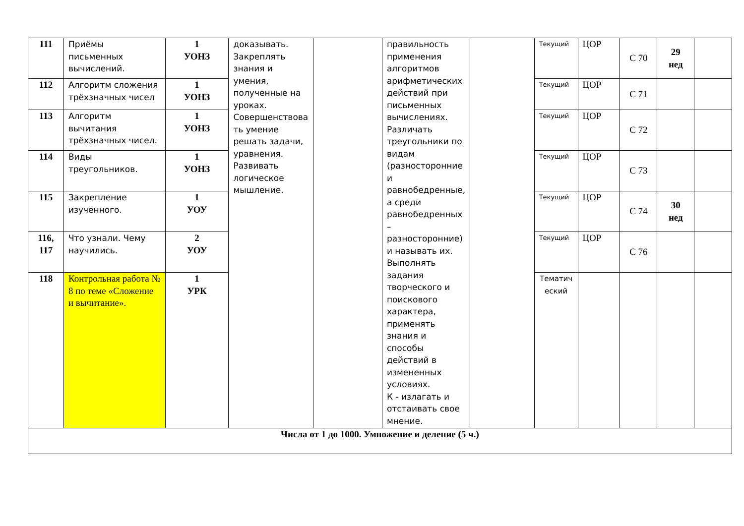| 111 | Приёмы письменных вычислений. | 1 УОНЗ | доказывать. Закреплять знания и умения, полученные на уроках. Совершенствова ть умение решать задачи, уравнения. Развивать логическое мышление. | | правильность применения алгоритмов арифметических действий при письменных вычислениях. Различать треугольники по видам (разносторонние и равнобедренные, а среди равнобедренных – разносторонние) и называть их. Выполнять задания творческого и поискового характера, применять знания и способы действий в измененных условиях. К - излагать и отстаивать свое мнение. | | Текущий | ЦОР | С 70 | 29 нед | |
| 112 | Алгоритм сложения трёхзначных чисел | 1 УОНЗ | | | | | Текущий | ЦОР | С 71 | | |
| 113 | Алгоритм вычитания трёхзначных чисел. | 1 УОНЗ | | | | | Текущий | ЦОР | С 72 | | |
| 114 | Виды треугольников. | 1 УОНЗ | | | | | Текущий | ЦОР | С 73 | | |
| 115 | Закрепление изученного. | 1 УОУ | | | | | Текущий | ЦОР | С 74 | 30 нед | |
| 116, 117 | Что узнали. Чему научились. | 2 УОУ | | | | | Текущий | ЦОР | С 76 | | |
| 118 | Контрольная работа № 8 по теме «Сложение и вычитание». | 1 УРК | | | | | Тематич еский | | | | |
| Числа от 1 до 1000. Умножение и деление (5 ч.) | | | | | | | | | | | |